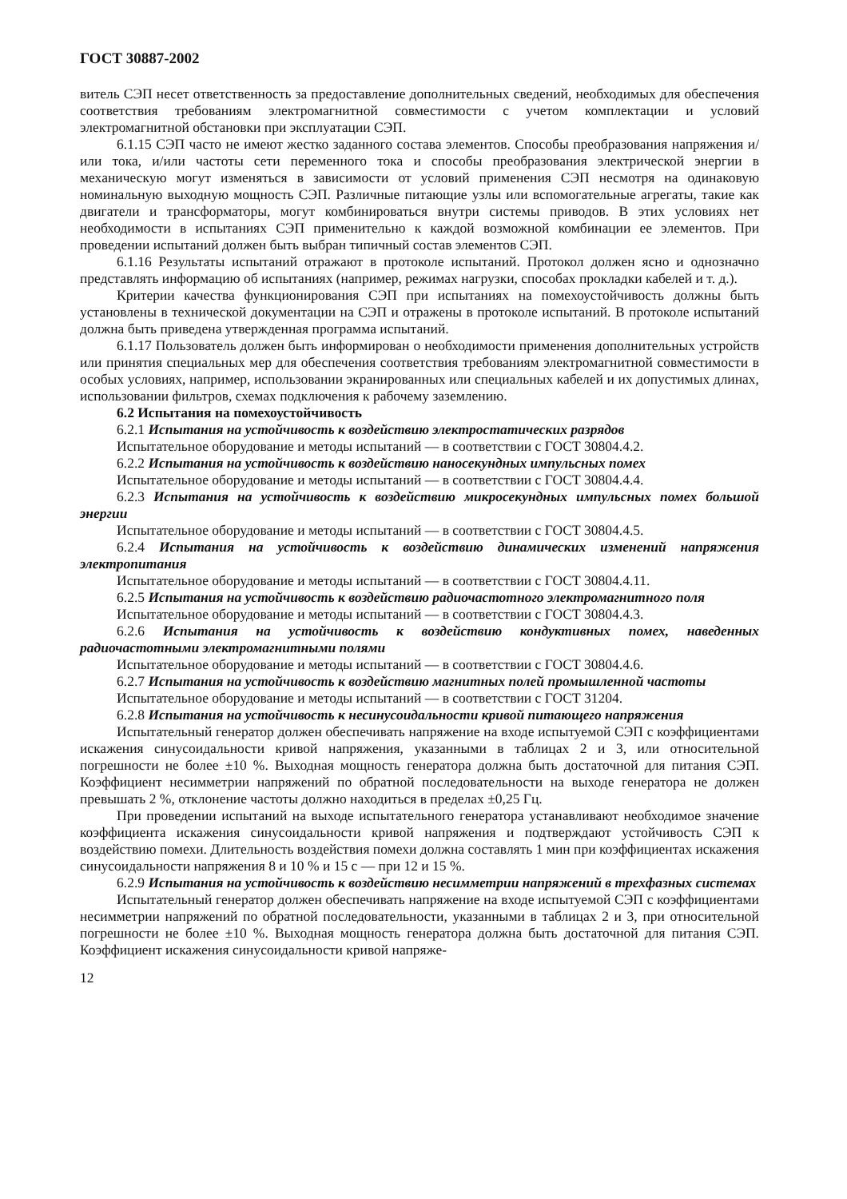ГОСТ 30887-2002
витель СЭП несет ответственность за предоставление дополнительных сведений, необходимых для обеспечения соответствия требованиям электромагнитной совместимости с учетом комплектации и условий электромагнитной обстановки при эксплуатации СЭП.
6.1.15 СЭП часто не имеют жестко заданного состава элементов. Способы преобразования напряжения и/или тока, и/или частоты сети переменного тока и способы преобразования электрической энергии в механическую могут изменяться в зависимости от условий применения СЭП несмотря на одинаковую номинальную выходную мощность СЭП. Различные питающие узлы или вспомогательные агрегаты, такие как двигатели и трансформаторы, могут комбинироваться внутри системы приводов. В этих условиях нет необходимости в испытаниях СЭП применительно к каждой возможной комбинации ее элементов. При проведении испытаний должен быть выбран типичный состав элементов СЭП.
6.1.16 Результаты испытаний отражают в протоколе испытаний. Протокол должен ясно и однозначно представлять информацию об испытаниях (например, режимах нагрузки, способах прокладки кабелей и т. д.).
Критерии качества функционирования СЭП при испытаниях на помехоустойчивость должны быть установлены в технической документации на СЭП и отражены в протоколе испытаний. В протоколе испытаний должна быть приведена утвержденная программа испытаний.
6.1.17 Пользователь должен быть информирован о необходимости применения дополнительных устройств или принятия специальных мер для обеспечения соответствия требованиям электромагнитной совместимости в особых условиях, например, использовании экранированных или специальных кабелей и их допустимых длинах, использовании фильтров, схемах подключения к рабочему заземлению.
6.2 Испытания на помехоустойчивость
6.2.1 Испытания на устойчивость к воздействию электростатических разрядов
Испытательное оборудование и методы испытаний — в соответствии с ГОСТ 30804.4.2.
6.2.2 Испытания на устойчивость к воздействию наносекундных импульсных помех
Испытательное оборудование и методы испытаний — в соответствии с ГОСТ 30804.4.4.
6.2.3 Испытания на устойчивость к воздействию микросекундных импульсных помех большой энергии
Испытательное оборудование и методы испытаний — в соответствии с ГОСТ 30804.4.5.
6.2.4 Испытания на устойчивость к воздействию динамических изменений напряжения электропитания
Испытательное оборудование и методы испытаний — в соответствии с ГОСТ 30804.4.11.
6.2.5 Испытания на устойчивость к воздействию радиочастотного электромагнитного поля
Испытательное оборудование и методы испытаний — в соответствии с ГОСТ 30804.4.3.
6.2.6 Испытания на устойчивость к воздействию кондуктивных помех, наведенных радиочастотными электромагнитными полями
Испытательное оборудование и методы испытаний — в соответствии с ГОСТ 30804.4.6.
6.2.7 Испытания на устойчивость к воздействию магнитных полей промышленной частоты
Испытательное оборудование и методы испытаний — в соответствии с ГОСТ 31204.
6.2.8 Испытания на устойчивость к несинусоидальности кривой питающего напряжения
Испытательный генератор должен обеспечивать напряжение на входе испытуемой СЭП с коэффициентами искажения синусоидальности кривой напряжения, указанными в таблицах 2 и 3, или относительной погрешности не более ±10 %. Выходная мощность генератора должна быть достаточной для питания СЭП. Коэффициент несимметрии напряжений по обратной последовательности на выходе генератора не должен превышать 2 %, отклонение частоты должно находиться в пределах ±0,25 Гц.
При проведении испытаний на выходе испытательного генератора устанавливают необходимое значение коэффициента искажения синусоидальности кривой напряжения и подтверждают устойчивость СЭП к воздействию помехи. Длительность воздействия помехи должна составлять 1 мин при коэффициентах искажения синусоидальности напряжения 8 и 10 % и 15 с — при 12 и 15 %.
6.2.9 Испытания на устойчивость к воздействию несимметрии напряжений в трехфазных системах
Испытательный генератор должен обеспечивать напряжение на входе испытуемой СЭП с коэффициентами несимметрии напряжений по обратной последовательности, указанными в таблицах 2 и 3, при относительной погрешности не более ±10 %. Выходная мощность генератора должна быть достаточной для питания СЭП. Коэффициент искажения синусоидальности кривой напряже-
12